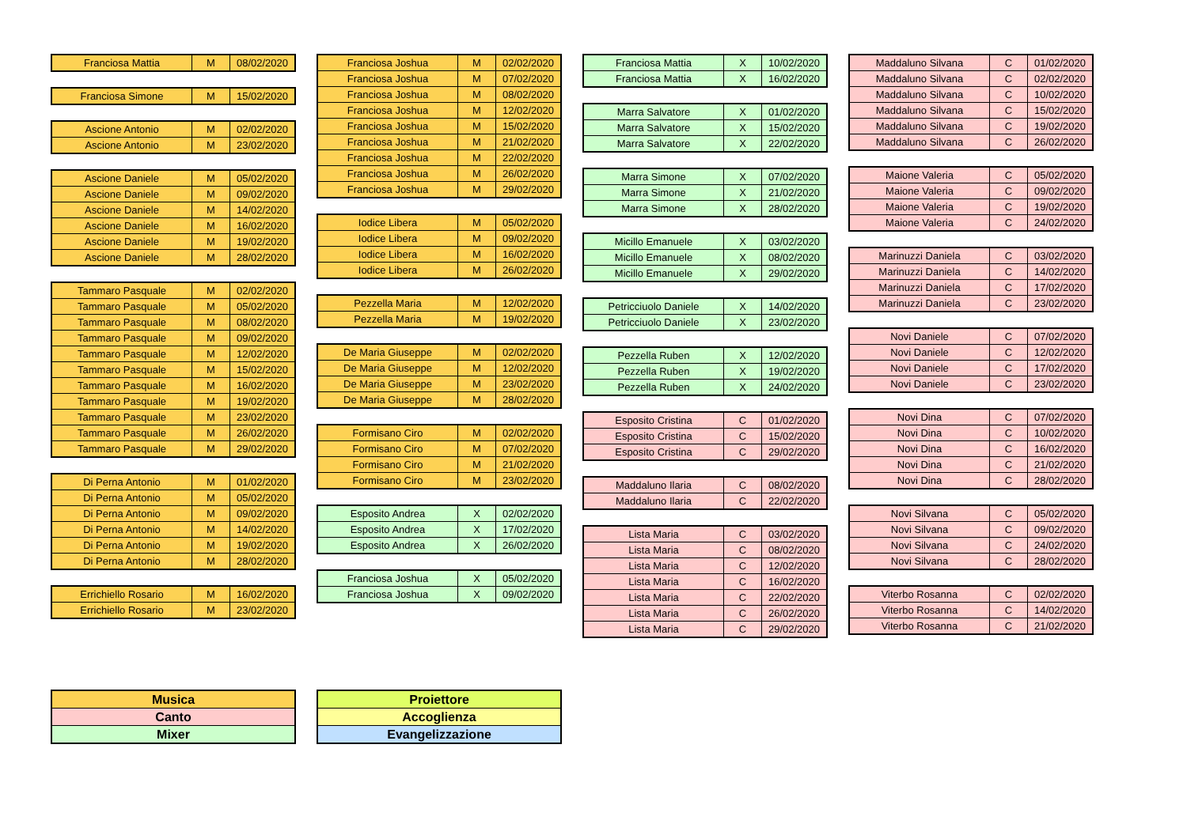| Franciosa Mattia | M | 08/02/2020 |
| Franciosa Simone | M | 15/02/2020 |
| Ascione Antonio | M | 02/02/2020 |
| Ascione Antonio | M | 23/02/2020 |
| Ascione Daniele | M | 05/02/2020 |
| Ascione Daniele | M | 09/02/2020 |
| Ascione Daniele | M | 14/02/2020 |
| Ascione Daniele | M | 16/02/2020 |
| Ascione Daniele | M | 19/02/2020 |
| Ascione Daniele | M | 28/02/2020 |
| Tammaro Pasquale | M | 02/02/2020 |
| Tammaro Pasquale | M | 05/02/2020 |
| Tammaro Pasquale | M | 08/02/2020 |
| Tammaro Pasquale | M | 09/02/2020 |
| Tammaro Pasquale | M | 12/02/2020 |
| Tammaro Pasquale | M | 15/02/2020 |
| Tammaro Pasquale | M | 16/02/2020 |
| Tammaro Pasquale | M | 19/02/2020 |
| Tammaro Pasquale | M | 23/02/2020 |
| Tammaro Pasquale | M | 26/02/2020 |
| Tammaro Pasquale | M | 29/02/2020 |
| Di Perna Antonio | M | 01/02/2020 |
| Di Perna Antonio | M | 05/02/2020 |
| Di Perna Antonio | M | 09/02/2020 |
| Di Perna Antonio | M | 14/02/2020 |
| Di Perna Antonio | M | 19/02/2020 |
| Di Perna Antonio | M | 28/02/2020 |
| Errichiello Rosario | M | 16/02/2020 |
| Errichiello Rosario | M | 23/02/2020 |
| Franciosa Joshua | M | 02/02/2020 |
| Franciosa Joshua | M | 07/02/2020 |
| Franciosa Joshua | M | 08/02/2020 |
| Franciosa Joshua | M | 12/02/2020 |
| Franciosa Joshua | M | 15/02/2020 |
| Franciosa Joshua | M | 21/02/2020 |
| Franciosa Joshua | M | 22/02/2020 |
| Franciosa Joshua | M | 26/02/2020 |
| Franciosa Joshua | M | 29/02/2020 |
| Iodice Libera | M | 05/02/2020 |
| Iodice Libera | M | 09/02/2020 |
| Iodice Libera | M | 16/02/2020 |
| Iodice Libera | M | 26/02/2020 |
| Pezzella Maria | M | 12/02/2020 |
| Pezzella Maria | M | 19/02/2020 |
| De Maria Giuseppe | M | 02/02/2020 |
| De Maria Giuseppe | M | 12/02/2020 |
| De Maria Giuseppe | M | 23/02/2020 |
| De Maria Giuseppe | M | 28/02/2020 |
| Formisano Ciro | M | 02/02/2020 |
| Formisano Ciro | M | 07/02/2020 |
| Formisano Ciro | M | 21/02/2020 |
| Formisano Ciro | M | 23/02/2020 |
| Esposito Andrea | X | 02/02/2020 |
| Esposito Andrea | X | 17/02/2020 |
| Esposito Andrea | X | 26/02/2020 |
| Franciosa Joshua | X | 05/02/2020 |
| Franciosa Joshua | X | 09/02/2020 |
| Franciosa Mattia | X | 10/02/2020 |
| Franciosa Mattia | X | 16/02/2020 |
| Marra Salvatore | X | 01/02/2020 |
| Marra Salvatore | X | 15/02/2020 |
| Marra Salvatore | X | 22/02/2020 |
| Marra Simone | X | 07/02/2020 |
| Marra Simone | X | 21/02/2020 |
| Marra Simone | X | 28/02/2020 |
| Micillo Emanuele | X | 03/02/2020 |
| Micillo Emanuele | X | 08/02/2020 |
| Micillo Emanuele | X | 29/02/2020 |
| Petricciuolo Daniele | X | 14/02/2020 |
| Petricciuolo Daniele | X | 23/02/2020 |
| Pezzella Ruben | X | 12/02/2020 |
| Pezzella Ruben | X | 19/02/2020 |
| Pezzella Ruben | X | 24/02/2020 |
| Esposito Cristina | C | 01/02/2020 |
| Esposito Cristina | C | 15/02/2020 |
| Esposito Cristina | C | 29/02/2020 |
| Maddaluno Ilaria | C | 08/02/2020 |
| Maddaluno Ilaria | C | 22/02/2020 |
| Lista Maria | C | 03/02/2020 |
| Lista Maria | C | 08/02/2020 |
| Lista Maria | C | 12/02/2020 |
| Lista Maria | C | 16/02/2020 |
| Lista Maria | C | 22/02/2020 |
| Lista Maria | C | 26/02/2020 |
| Lista Maria | C | 29/02/2020 |
| Maddaluno Silvana | C | 01/02/2020 |
| Maddaluno Silvana | C | 02/02/2020 |
| Maddaluno Silvana | C | 10/02/2020 |
| Maddaluno Silvana | C | 15/02/2020 |
| Maddaluno Silvana | C | 19/02/2020 |
| Maddaluno Silvana | C | 26/02/2020 |
| Maione Valeria | C | 05/02/2020 |
| Maione Valeria | C | 09/02/2020 |
| Maione Valeria | C | 19/02/2020 |
| Maione Valeria | C | 24/02/2020 |
| Marinuzzi Daniela | C | 03/02/2020 |
| Marinuzzi Daniela | C | 14/02/2020 |
| Marinuzzi Daniela | C | 17/02/2020 |
| Marinuzzi Daniela | C | 23/02/2020 |
| Novi Daniele | C | 07/02/2020 |
| Novi Daniele | C | 12/02/2020 |
| Novi Daniele | C | 17/02/2020 |
| Novi Daniele | C | 23/02/2020 |
| Novi Dina | C | 07/02/2020 |
| Novi Dina | C | 10/02/2020 |
| Novi Dina | C | 16/02/2020 |
| Novi Dina | C | 21/02/2020 |
| Novi Dina | C | 28/02/2020 |
| Novi Silvana | C | 05/02/2020 |
| Novi Silvana | C | 09/02/2020 |
| Novi Silvana | C | 24/02/2020 |
| Novi Silvana | C | 28/02/2020 |
| Viterbo Rosanna | C | 02/02/2020 |
| Viterbo Rosanna | C | 14/02/2020 |
| Viterbo Rosanna | C | 21/02/2020 |
| Musica |
| Canto |
| Mixer |
| Proiettore |
| Accoglienza |
| Evangelizzazione |